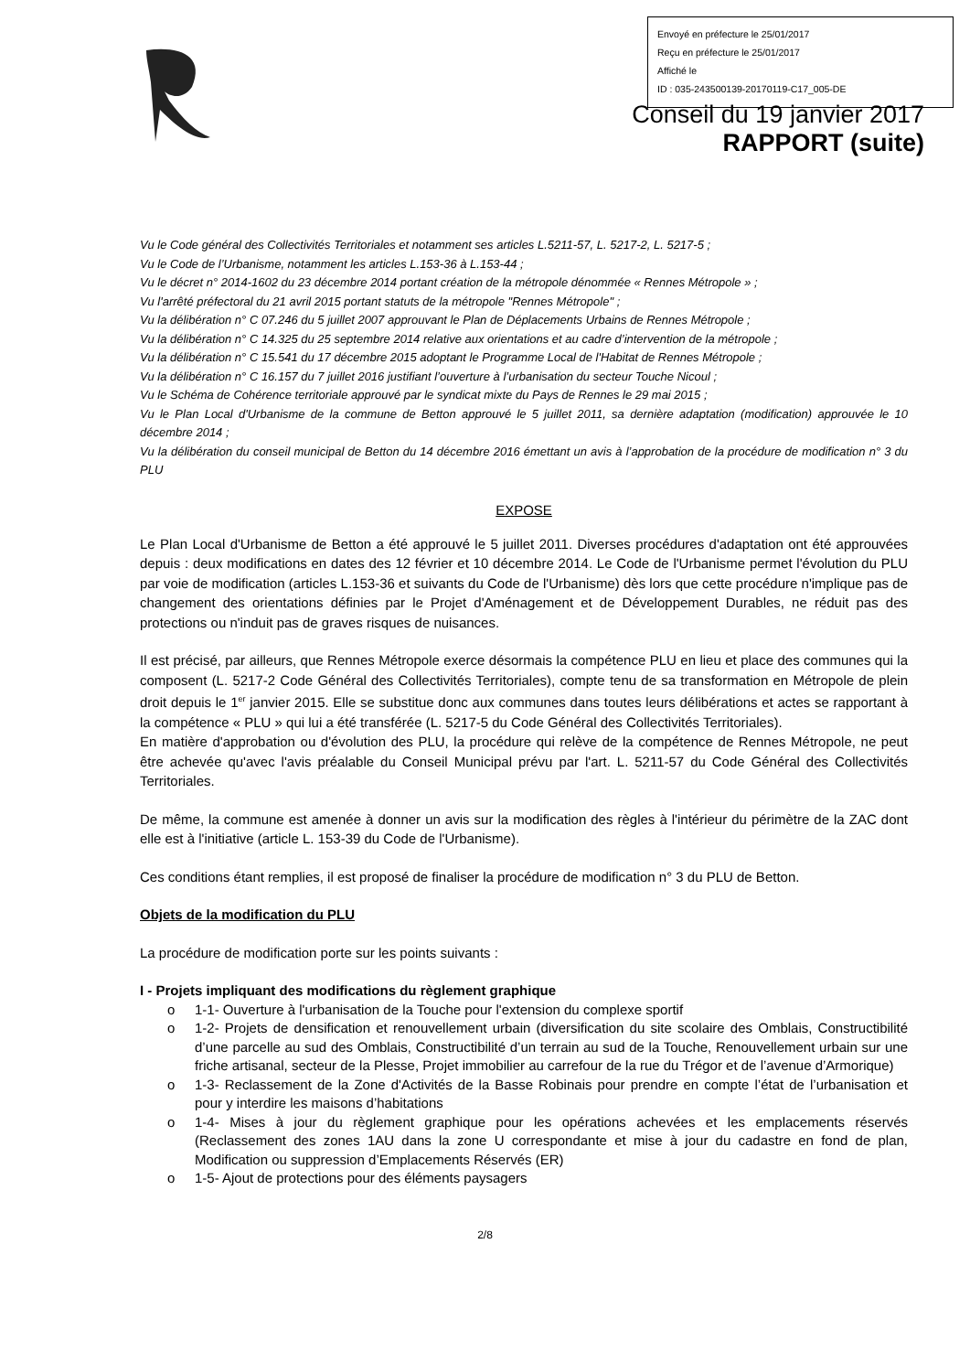Envoyé en préfecture le 25/01/2017
Reçu en préfecture le 25/01/2017
Affiché le
ID : 035-243500139-20170119-C17_005-DE
Conseil du 19 janvier 2017
RAPPORT (suite)
Vu le Code général des Collectivités Territoriales et notamment ses articles L.5211-57, L. 5217-2, L. 5217-5 ;
Vu le Code de l’Urbanisme, notamment les articles L.153-36 à L.153-44 ;
Vu le décret n° 2014-1602 du 23 décembre 2014 portant création de la métropole dénommée « Rennes Métropole » ;
Vu l'arrêté préfectoral du 21 avril 2015 portant statuts de la métropole "Rennes Métropole" ;
Vu la délibération n° C 07.246 du 5 juillet 2007 approuvant le Plan de Déplacements Urbains de Rennes Métropole ;
Vu la délibération n° C 14.325 du 25 septembre 2014 relative aux orientations et au cadre d’intervention de la métropole ;
Vu la délibération n° C 15.541 du 17 décembre 2015 adoptant le Programme Local de l'Habitat de Rennes Métropole ;
Vu la délibération n° C 16.157 du 7 juillet 2016 justifiant l’ouverture à l’urbanisation du secteur Touche Nicoul ;
Vu le Schéma de Cohérence territoriale approuvé par le syndicat mixte du Pays de Rennes le 29 mai 2015 ;
Vu le Plan Local d'Urbanisme de la commune de Betton approuvé le 5 juillet 2011, sa dernière adaptation (modification) approuvée le 10 décembre 2014 ;
Vu la délibération du conseil municipal de Betton du 14 décembre 2016 émettant un avis à l’approbation de la procédure de modification n° 3 du PLU
EXPOSE
Le Plan Local d'Urbanisme de Betton a été approuvé le 5 juillet 2011. Diverses procédures d'adaptation ont été approuvées depuis : deux modifications en dates des 12 février et 10 décembre 2014. Le Code de l'Urbanisme permet l'évolution du PLU par voie de modification (articles L.153-36 et suivants du Code de l'Urbanisme) dès lors que cette procédure n'implique pas de changement des orientations définies par le Projet d'Aménagement et de Développement Durables, ne réduit pas des protections ou n'induit pas de graves risques de nuisances.
Il est précisé, par ailleurs, que Rennes Métropole exerce désormais la compétence PLU en lieu et place des communes qui la composent (L. 5217-2 Code Général des Collectivités Territoriales), compte tenu de sa transformation en Métropole de plein droit depuis le 1<sup>er</sup> janvier 2015. Elle se substitue donc aux communes dans toutes leurs délibérations et actes se rapportant à la compétence « PLU » qui lui a été transférée (L. 5217-5 du Code Général des Collectivités Territoriales).
En matière d'approbation ou d'évolution des PLU, la procédure qui relève de la compétence de Rennes Métropole, ne peut être achevée qu'avec l'avis préalable du Conseil Municipal prévu par l'art. L. 5211-57 du Code Général des Collectivités Territoriales.
De même, la commune est amenée à donner un avis sur la modification des règles à l'intérieur du périmètre de la ZAC dont elle est à l'initiative (article L. 153-39 du Code de l'Urbanisme).
Ces conditions étant remplies, il est proposé de finaliser la procédure de modification n° 3 du PLU de Betton.
Objets de la modification du PLU
La procédure de modification porte sur les points suivants :
I - Projets impliquant des modifications du règlement graphique
o 1-1- Ouverture à l'urbanisation de la Touche pour l'extension du complexe sportif
o 1-2- Projets de densification et renouvellement urbain (diversification du site scolaire des Omblais, Constructibilité d’une parcelle au sud des Omblais, Constructibilité d’un terrain au sud de la Touche, Renouvellement urbain sur une friche artisanal, secteur de la Plesse, Projet immobilier au carrefour de la rue du Trégor et de l’avenue d’Armorique)
o 1-3- Reclassement de la Zone d'Activités de la Basse Robinais pour prendre en compte l’état de l’urbanisation et pour y interdire les maisons d’habitations
o 1-4- Mises à jour du règlement graphique pour les opérations achevées et les emplacements réservés (Reclassement des zones 1AU dans la zone U correspondante et mise à jour du cadastre en fond de plan, Modification ou suppression d’Emplacements Réservés (ER)
o 1-5- Ajout de protections pour des éléments paysagers
2/8